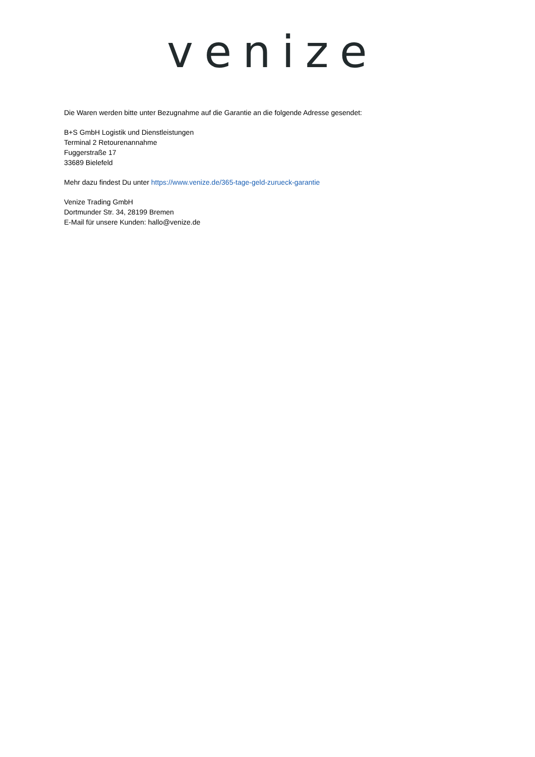venize
Die Waren werden bitte unter Bezugnahme auf die Garantie an die folgende Adresse gesendet:
B+S GmbH Logistik und Dienstleistungen
Terminal 2 Retourenannahme
Fuggerstraße 17
33689 Bielefeld
Mehr dazu findest Du unter https://www.venize.de/365-tage-geld-zurueck-garantie
Venize Trading GmbH
Dortmunder Str. 34, 28199 Bremen
E-Mail für unsere Kunden: hallo@venize.de